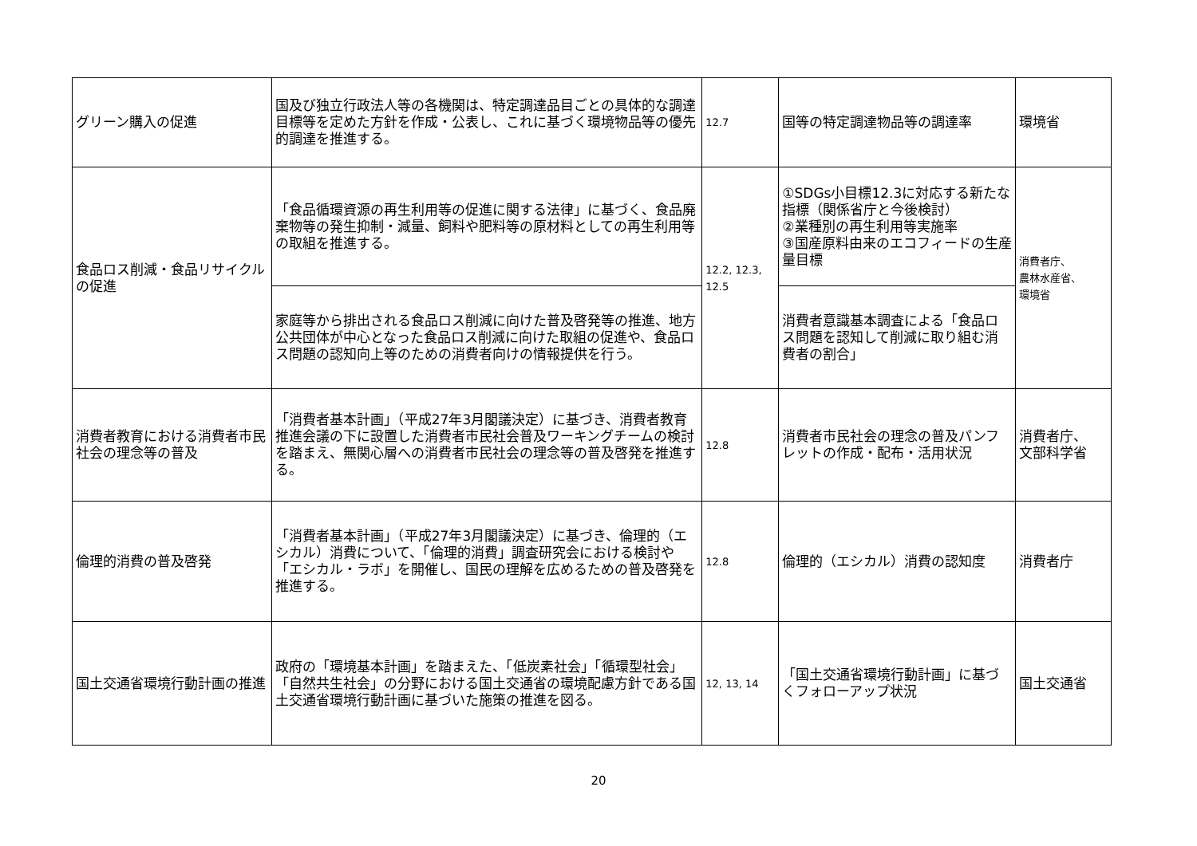| グリーン購入の促進 | 国及び独立行政法人等の各機関は、特定調達品目ごとの具体的な調達目標等を定めた方針を作成・公表し、これに基づく環境物品等の優先的調達を推進する。 | 12.7 | 国等の特定調達物品等の調達率 | 環境省 |
| 食品ロス削減・食品リサイクルの促進 | 「食品循環資源の再生利用等の促進に関する法律」に基づく、食品廃棄物等の発生抑制・減量、飼料や肥料等の原材料としての再生利用等の取組を推進する。 | 12.2, 12.3, 12.5 | ①SDGs小目標12.3に対応する新たな指標（関係省庁と今後検討） ②業種別の再生利用等実施率 ③国産原料由来のエコフィードの生産量目標 | 消費者庁、 農林水産省、 環境省 |
| | 家庭等から排出される食品ロス削減に向けた普及啓発等の推進、地方公共団体が中心となった食品ロス削減に向けた取組の促進や、食品ロス問題の認知向上等のための消費者向けの情報提供を行う。 | | 消費者意識基本調査による「食品ロス問題を認知して削減に取り組む消費者の割合」 | |
| 消費者教育における消費者市民社会の理念等の普及 | 「消費者基本計画」（平成27年3月閣議決定）に基づき、消費者教育推進会議の下に設置した消費者市民社会普及ワーキングチームの検討を踏まえ、無関心層への消費者市民社会の理念等の普及啓発を推進する。 | 12.8 | 消費者市民社会の理念の普及パンフレットの作成・配布・活用状況 | 消費者庁、 文部科学省 |
| 倫理的消費の普及啓発 | 「消費者基本計画」（平成27年3月閣議決定）に基づき、倫理的（エシカル）消費について、「倫理的消費」調査研究会における検討や「エシカル・ラボ」を開催し、国民の理解を広めるための普及啓発を推進する。 | 12.8 | 倫理的（エシカル）消費の認知度 | 消費者庁 |
| 国土交通省環境行動計画の推進 | 政府の「環境基本計画」を踏まえた、「低炭素社会」「循環型社会」「自然共生社会」の分野における国土交通省の環境配慮方針である国土交通省環境行動計画に基づいた施策の推進を図る。 | 12, 13, 14 | 「国土交通省環境行動計画」に基づくフォローアップ状況 | 国土交通省 |
20